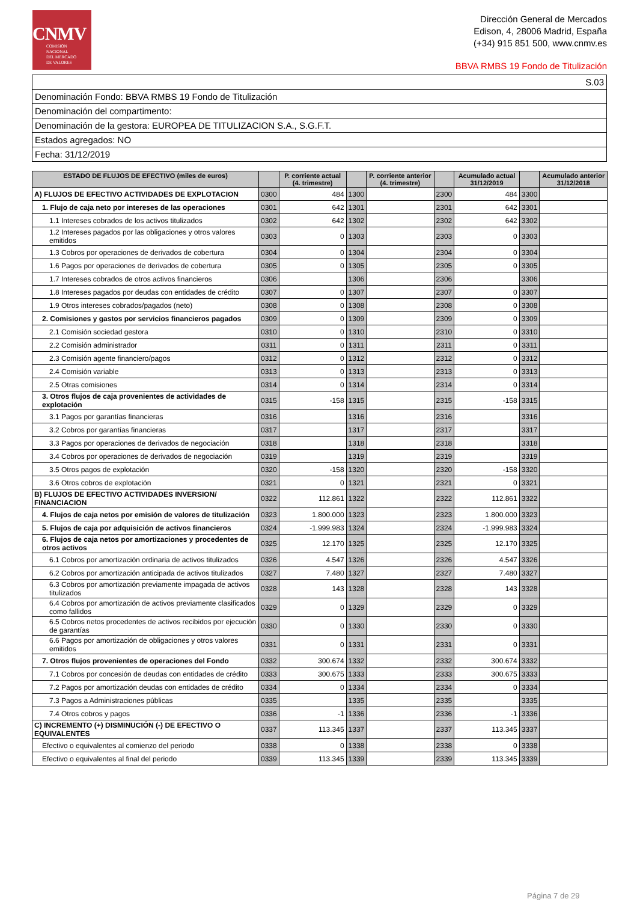CNMV
COMISIÓN
NACIONAL
DEL MERCADO
DE VALORES
Dirección General de Mercados
Edison, 4, 28006 Madrid, España
(+34) 915 851 500, www.cnmv.es
BBVA RMBS 19 Fondo de Titulización
| S.03 |
| Denominación Fondo: BBVA RMBS 19 Fondo de Titulización |
| Denominación del compartimento: |
| Denominación de la gestora: EUROPEA DE TITULIZACION S.A., S.G.F.T. |
| Estados agregados: NO |
| Fecha: 31/12/2019 |
| ESTADO DE FLUJOS DE EFECTIVO (miles de euros) | | P. corriente actual (4. trimestre) | | P. corriente anterior (4. trimestre) | | Acumulado actual 31/12/2019 | | Acumulado anterior 31/12/2018 |
| --- | --- | --- | --- | --- | --- | --- | --- | --- |
| A) FLUJOS DE EFECTIVO ACTIVIDADES DE EXPLOTACION | 0300 | 484 | 1300 | | 2300 | 484 | 3300 | |
| 1. Flujo de caja neto por intereses de las operaciones | 0301 | 642 | 1301 | | 2301 | 642 | 3301 | |
| 1.1 Intereses cobrados de los activos titulizados | 0302 | 642 | 1302 | | 2302 | 642 | 3302 | |
| 1.2 Intereses pagados por las obligaciones y otros valores emitidos | 0303 | 0 | 1303 | | 2303 | 0 | 3303 | |
| 1.3 Cobros por operaciones de derivados de cobertura | 0304 | 0 | 1304 | | 2304 | 0 | 3304 | |
| 1.6 Pagos por operaciones de derivados de cobertura | 0305 | 0 | 1305 | | 2305 | 0 | 3305 | |
| 1.7 Intereses cobrados de otros activos financieros | 0306 | | 1306 | | 2306 | | 3306 | |
| 1.8 Intereses pagados por deudas con entidades de crédito | 0307 | 0 | 1307 | | 2307 | 0 | 3307 | |
| 1.9 Otros intereses cobrados/pagados (neto) | 0308 | 0 | 1308 | | 2308 | 0 | 3308 | |
| 2. Comisiones y gastos por servicios financieros pagados | 0309 | 0 | 1309 | | 2309 | 0 | 3309 | |
| 2.1 Comisión sociedad gestora | 0310 | 0 | 1310 | | 2310 | 0 | 3310 | |
| 2.2 Comisión administrador | 0311 | 0 | 1311 | | 2311 | 0 | 3311 | |
| 2.3 Comisión agente financiero/pagos | 0312 | 0 | 1312 | | 2312 | 0 | 3312 | |
| 2.4 Comisión variable | 0313 | 0 | 1313 | | 2313 | 0 | 3313 | |
| 2.5 Otras comisiones | 0314 | 0 | 1314 | | 2314 | 0 | 3314 | |
| 3. Otros flujos de caja provenientes de actividades de explotación | 0315 | -158 | 1315 | | 2315 | -158 | 3315 | |
| 3.1 Pagos por garantías financieras | 0316 | | 1316 | | 2316 | | 3316 | |
| 3.2 Cobros por garantías financieras | 0317 | | 1317 | | 2317 | | 3317 | |
| 3.3 Pagos por operaciones de derivados de negociación | 0318 | | 1318 | | 2318 | | 3318 | |
| 3.4 Cobros por operaciones de derivados de negociación | 0319 | | 1319 | | 2319 | | 3319 | |
| 3.5 Otros pagos de explotación | 0320 | -158 | 1320 | | 2320 | -158 | 3320 | |
| 3.6 Otros cobros de explotación | 0321 | 0 | 1321 | | 2321 | 0 | 3321 | |
| B) FLUJOS DE EFECTIVO ACTIVIDADES INVERSION/ FINANCIACION | 0322 | 112.861 | 1322 | | 2322 | 112.861 | 3322 | |
| 4. Flujos de caja netos por emisión de valores de titulización | 0323 | 1.800.000 | 1323 | | 2323 | 1.800.000 | 3323 | |
| 5. Flujos de caja por adquisición de activos financieros | 0324 | -1.999.983 | 1324 | | 2324 | -1.999.983 | 3324 | |
| 6. Flujos de caja netos por amortizaciones y procedentes de otros activos | 0325 | 12.170 | 1325 | | 2325 | 12.170 | 3325 | |
| 6.1 Cobros por amortización ordinaria de activos titulizados | 0326 | 4.547 | 1326 | | 2326 | 4.547 | 3326 | |
| 6.2 Cobros por amortización anticipada de activos titulizados | 0327 | 7.480 | 1327 | | 2327 | 7.480 | 3327 | |
| 6.3 Cobros por amortización previamente impagada de activos titulizados | 0328 | 143 | 1328 | | 2328 | 143 | 3328 | |
| 6.4 Cobros por amortización de activos previamente clasificados como fallidos | 0329 | 0 | 1329 | | 2329 | 0 | 3329 | |
| 6.5 Cobros netos procedentes de activos recibidos por ejecución de garantías | 0330 | 0 | 1330 | | 2330 | 0 | 3330 | |
| 6.6 Pagos por amortización de obligaciones y otros valores emitidos | 0331 | 0 | 1331 | | 2331 | 0 | 3331 | |
| 7. Otros flujos provenientes de operaciones del Fondo | 0332 | 300.674 | 1332 | | 2332 | 300.674 | 3332 | |
| 7.1 Cobros por concesión de deudas con entidades de crédito | 0333 | 300.675 | 1333 | | 2333 | 300.675 | 3333 | |
| 7.2 Pagos por amortización deudas con entidades de crédito | 0334 | 0 | 1334 | | 2334 | 0 | 3334 | |
| 7.3 Pagos a Administraciones públicas | 0335 | | 1335 | | 2335 | | 3335 | |
| 7.4 Otros cobros y pagos | 0336 | -1 | 1336 | | 2336 | -1 | 3336 | |
| C) INCREMENTO (+) DISMINUCIÓN (-) DE EFECTIVO O EQUIVALENTES | 0337 | 113.345 | 1337 | | 2337 | 113.345 | 3337 | |
| Efectivo o equivalentes al comienzo del periodo | 0338 | 0 | 1338 | | 2338 | 0 | 3338 | |
| Efectivo o equivalentes al final del periodo | 0339 | 113.345 | 1339 | | 2339 | 113.345 | 3339 | |
Página 7 de 29